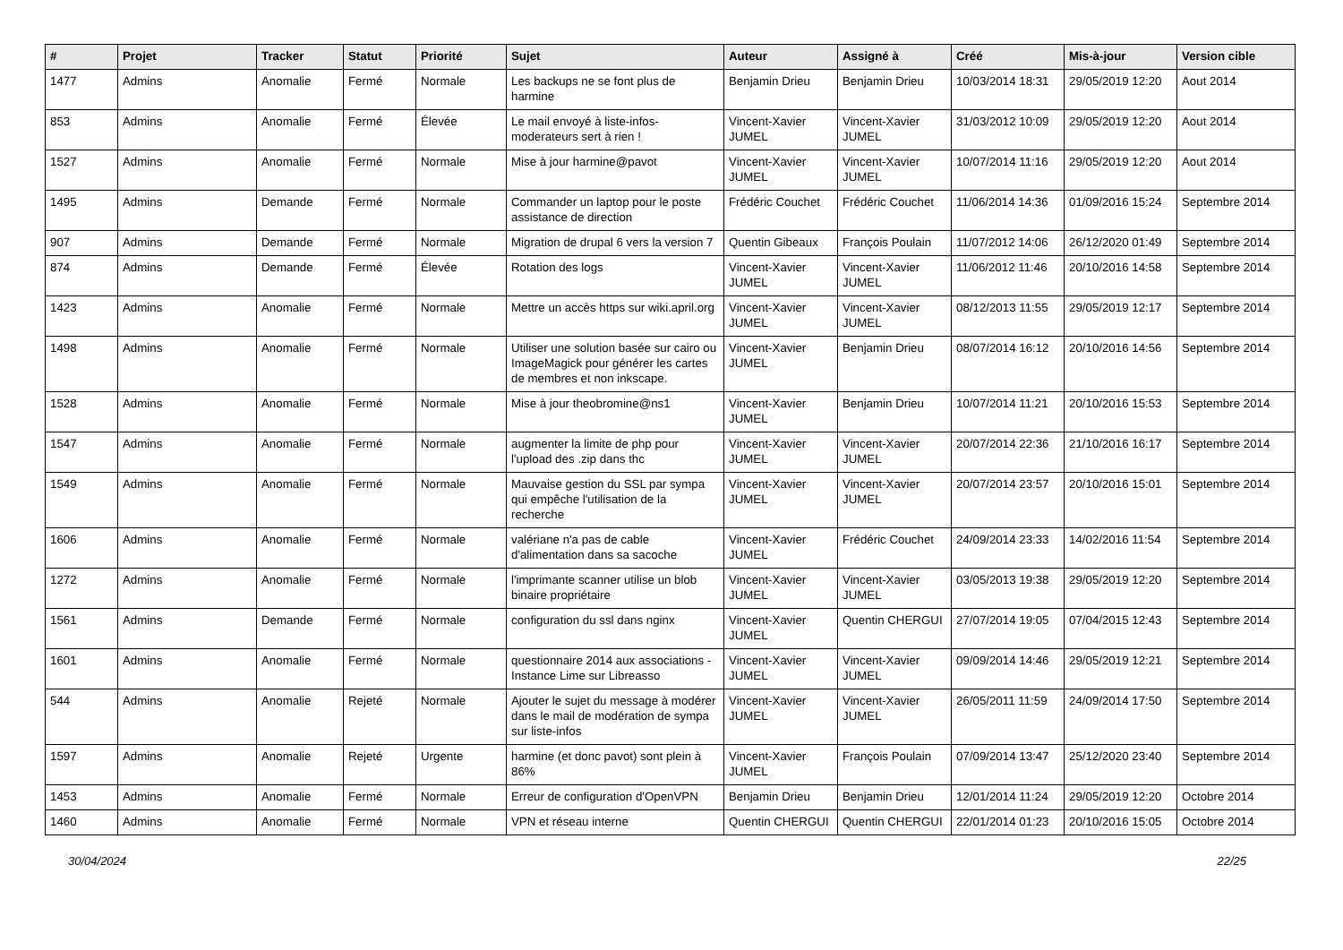| # | Projet | Tracker | Statut | Priorité | Sujet | Auteur | Assigné à | Créé | Mis-à-jour | Version cible |
| --- | --- | --- | --- | --- | --- | --- | --- | --- | --- | --- |
| 1477 | Admins | Anomalie | Fermé | Normale | Les backups ne se font plus de harmine | Benjamin Drieu | Benjamin Drieu | 10/03/2014 18:31 | 29/05/2019 12:20 | Aout 2014 |
| 853 | Admins | Anomalie | Fermé | Élevée | Le mail envoyé à liste-infos-moderateurs sert à rien ! | Vincent-Xavier JUMEL | Vincent-Xavier JUMEL | 31/03/2012 10:09 | 29/05/2019 12:20 | Aout 2014 |
| 1527 | Admins | Anomalie | Fermé | Normale | Mise à jour harmine@pavot | Vincent-Xavier JUMEL | Vincent-Xavier JUMEL | 10/07/2014 11:16 | 29/05/2019 12:20 | Aout 2014 |
| 1495 | Admins | Demande | Fermé | Normale | Commander un laptop pour le poste assistance de direction | Frédéric Couchet | Frédéric Couchet | 11/06/2014 14:36 | 01/09/2016 15:24 | Septembre 2014 |
| 907 | Admins | Demande | Fermé | Normale | Migration de drupal 6 vers la version 7 | Quentin Gibeaux | François Poulain | 11/07/2012 14:06 | 26/12/2020 01:49 | Septembre 2014 |
| 874 | Admins | Demande | Fermé | Élevée | Rotation des logs | Vincent-Xavier JUMEL | Vincent-Xavier JUMEL | 11/06/2012 11:46 | 20/10/2016 14:58 | Septembre 2014 |
| 1423 | Admins | Anomalie | Fermé | Normale | Mettre un accès https sur wiki.april.org | Vincent-Xavier JUMEL | Vincent-Xavier JUMEL | 08/12/2013 11:55 | 29/05/2019 12:17 | Septembre 2014 |
| 1498 | Admins | Anomalie | Fermé | Normale | Utiliser une solution basée sur cairo ou ImageMagick pour générer les cartes de membres et non inkscape. | Vincent-Xavier JUMEL | Benjamin Drieu | 08/07/2014 16:12 | 20/10/2016 14:56 | Septembre 2014 |
| 1528 | Admins | Anomalie | Fermé | Normale | Mise à jour theobromine@ns1 | Vincent-Xavier JUMEL | Benjamin Drieu | 10/07/2014 11:21 | 20/10/2016 15:53 | Septembre 2014 |
| 1547 | Admins | Anomalie | Fermé | Normale | augmenter la limite de php pour l'upload des .zip dans thc | Vincent-Xavier JUMEL | Vincent-Xavier JUMEL | 20/07/2014 22:36 | 21/10/2016 16:17 | Septembre 2014 |
| 1549 | Admins | Anomalie | Fermé | Normale | Mauvaise gestion du SSL par sympa qui empêche l'utilisation de la recherche | Vincent-Xavier JUMEL | Vincent-Xavier JUMEL | 20/07/2014 23:57 | 20/10/2016 15:01 | Septembre 2014 |
| 1606 | Admins | Anomalie | Fermé | Normale | valériane n'a pas de cable d'alimentation dans sa sacoche | Vincent-Xavier JUMEL | Frédéric Couchet | 24/09/2014 23:33 | 14/02/2016 11:54 | Septembre 2014 |
| 1272 | Admins | Anomalie | Fermé | Normale | l'imprimante scanner utilise un blob binaire propriétaire | Vincent-Xavier JUMEL | Vincent-Xavier JUMEL | 03/05/2013 19:38 | 29/05/2019 12:20 | Septembre 2014 |
| 1561 | Admins | Demande | Fermé | Normale | configuration du ssl dans nginx | Vincent-Xavier JUMEL | Quentin CHERGUI | 27/07/2014 19:05 | 07/04/2015 12:43 | Septembre 2014 |
| 1601 | Admins | Anomalie | Fermé | Normale | questionnaire 2014 aux associations - Instance Lime sur Libreasso | Vincent-Xavier JUMEL | Vincent-Xavier JUMEL | 09/09/2014 14:46 | 29/05/2019 12:21 | Septembre 2014 |
| 544 | Admins | Anomalie | Rejeté | Normale | Ajouter le sujet du message à modérer dans le mail de modération de sympa sur liste-infos | Vincent-Xavier JUMEL | Vincent-Xavier JUMEL | 26/05/2011 11:59 | 24/09/2014 17:50 | Septembre 2014 |
| 1597 | Admins | Anomalie | Rejeté | Urgente | harmine (et donc pavot) sont plein à 86% | Vincent-Xavier JUMEL | François Poulain | 07/09/2014 13:47 | 25/12/2020 23:40 | Septembre 2014 |
| 1453 | Admins | Anomalie | Fermé | Normale | Erreur de configuration d'OpenVPN | Benjamin Drieu | Benjamin Drieu | 12/01/2014 11:24 | 29/05/2019 12:20 | Octobre 2014 |
| 1460 | Admins | Anomalie | Fermé | Normale | VPN et réseau interne | Quentin CHERGUI | Quentin CHERGUI | 22/01/2014 01:23 | 20/10/2016 15:05 | Octobre 2014 |
30/04/2024 22/25